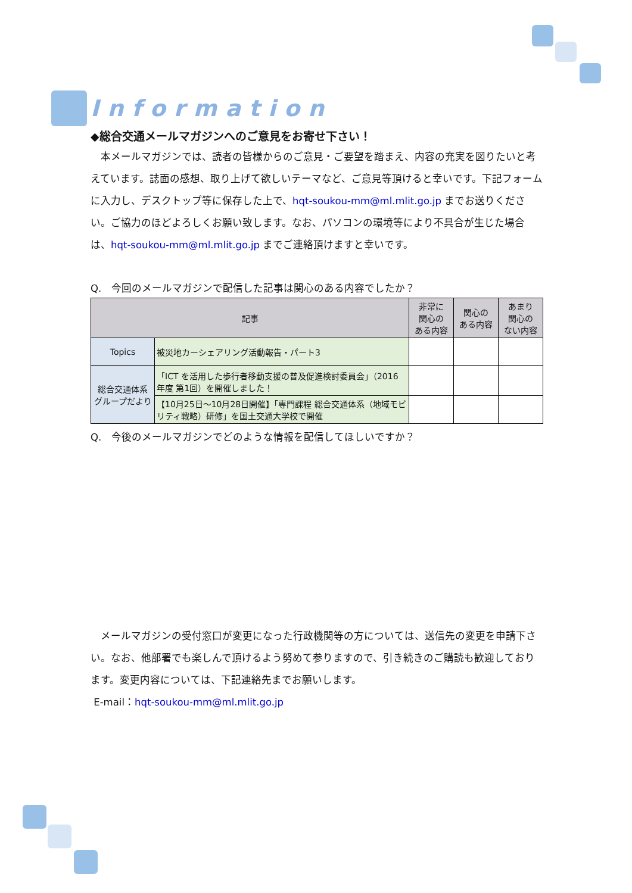Information
◆総合交通メールマガジンへのご意見をお寄せ下さい！
　本メールマガジンでは、読者の皆様からのご意見・ご要望を踏まえ、内容の充実を図りたいと考えています。誌面の感想、取り上げて欲しいテーマなど、ご意見等頂けると幸いです。下記フォームに入力し、デスクトップ等に保存した上で、hqt-soukou-mm@ml.mlit.go.jp までお送りください。ご協力のほどよろしくお願い致します。なお、パソコンの環境等により不具合が生じた場合は、hqt-soukou-mm@ml.mlit.go.jp までご連絡頂けますと幸いです。
Q.　今回のメールマガジンで配信した記事は関心のある内容でしたか？
| 記事 | | 非常に 関心の ある内容 | 関心の ある内容 | あまり 関心の ない内容 |
| --- | --- | --- | --- | --- |
| Topics | 被災地カーシェアリング活動報告・パート3 | | | |
| 総合交通体系 グループだより | 「ICT を活用した歩行者移動支援の普及促進検討委員会」（2016 年度 第1回）を開催しました！ | | | |
| | 【10月25日～10月28日開催】「専門課程 総合交通体系（地域モビリティ戦略）研修」を国土交通大学校で開催 | | | |
Q.　今後のメールマガジンでどのような情報を配信してほしいですか？
　メールマガジンの受付窓口が変更になった行政機関等の方については、送信先の変更を申請下さい。なお、他部署でも楽しんで頂けるよう努めて参りますので、引き続きのご購読も歓迎しております。変更内容については、下記連絡先までお願いします。
E-mail：hqt-soukou-mm@ml.mlit.go.jp